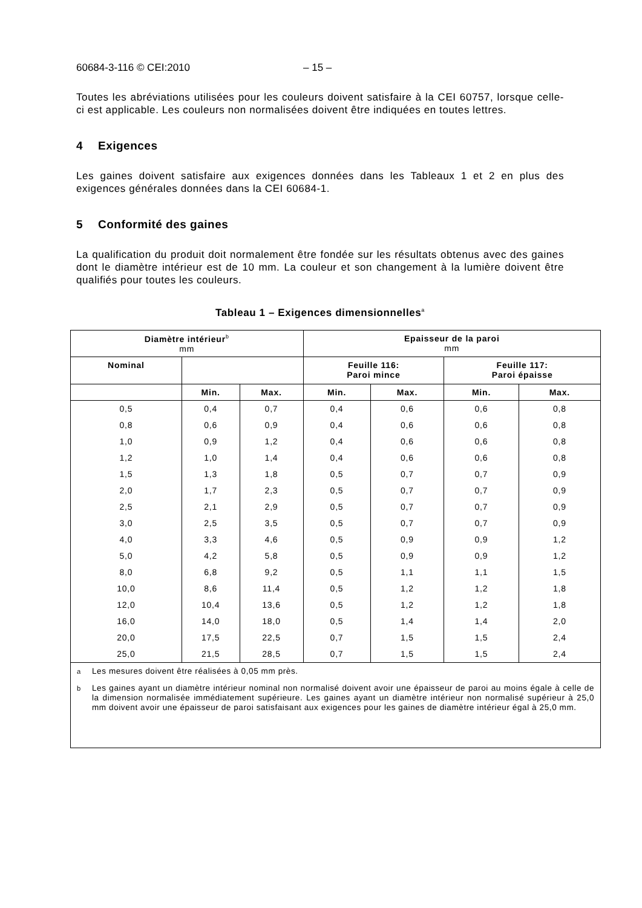60684-3-116 © CEI:2010 – 15 –
Toutes les abréviations utilisées pour les couleurs doivent satisfaire à la CEI 60757, lorsque celle-ci est applicable. Les couleurs non normalisées doivent être indiquées en toutes lettres.
4 Exigences
Les gaines doivent satisfaire aux exigences données dans les Tableaux 1 et 2 en plus des exigences générales données dans la CEI 60684-1.
5 Conformité des gaines
La qualification du produit doit normalement être fondée sur les résultats obtenus avec des gaines dont le diamètre intérieur est de 10 mm. La couleur et son changement à la lumière doivent être qualifiés pour toutes les couleurs.
Tableau 1 – Exigences dimensionnelles<sup>a</sup>
| Diamètre intérieur<sup>b</sup> mm | | | Epaisseur de la paroi mm | | | |
| --- | --- | --- | --- | --- | --- | --- |
| Nominal | | | Feuille 116: Paroi mince | | Feuille 117: Paroi épaisse | |
| | Min. | Max. | Min. | Max. | Min. | Max. |
| 0,5 | 0,4 | 0,7 | 0,4 | 0,6 | 0,6 | 0,8 |
| 0,8 | 0,6 | 0,9 | 0,4 | 0,6 | 0,6 | 0,8 |
| 1,0 | 0,9 | 1,2 | 0,4 | 0,6 | 0,6 | 0,8 |
| 1,2 | 1,0 | 1,4 | 0,4 | 0,6 | 0,6 | 0,8 |
| 1,5 | 1,3 | 1,8 | 0,5 | 0,7 | 0,7 | 0,9 |
| 2,0 | 1,7 | 2,3 | 0,5 | 0,7 | 0,7 | 0,9 |
| 2,5 | 2,1 | 2,9 | 0,5 | 0,7 | 0,7 | 0,9 |
| 3,0 | 2,5 | 3,5 | 0,5 | 0,7 | 0,7 | 0,9 |
| 4,0 | 3,3 | 4,6 | 0,5 | 0,9 | 0,9 | 1,2 |
| 5,0 | 4,2 | 5,8 | 0,5 | 0,9 | 0,9 | 1,2 |
| 8,0 | 6,8 | 9,2 | 0,5 | 1,1 | 1,1 | 1,5 |
| 10,0 | 8,6 | 11,4 | 0,5 | 1,2 | 1,2 | 1,8 |
| 12,0 | 10,4 | 13,6 | 0,5 | 1,2 | 1,2 | 1,8 |
| 16,0 | 14,0 | 18,0 | 0,5 | 1,4 | 1,4 | 2,0 |
| 20,0 | 17,5 | 22,5 | 0,7 | 1,5 | 1,5 | 2,4 |
| 25,0 | 21,5 | 28,5 | 0,7 | 1,5 | 1,5 | 2,4 |
| <sup>a</sup> Les mesures doivent être réalisées à 0,05 mm près. <sup>b</sup> Les gaines ayant un diamètre intérieur nominal non normalisé doivent avoir une épaisseur de paroi au moins égale à celle de la dimension normalisée immédiatement supérieure. Les gaines ayant un diamètre intérieur non normalisé supérieur à 25,0 mm doivent avoir une épaisseur de paroi satisfaisant aux exigences pour les gaines de diamètre intérieur égal à 25,0 mm. | | | | | | |